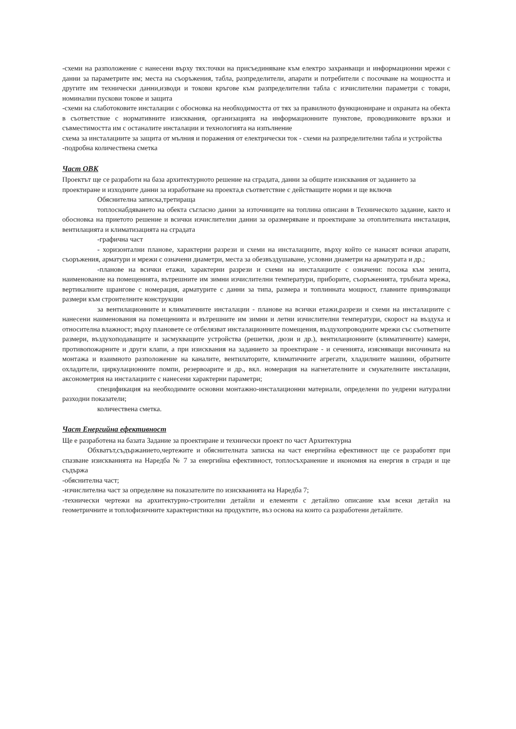-схеми на разположение с нанесени върху тях:точки на присъединяване към електро захранващи и информационни мрежи с данни за параметрите им; места на съоръжения, табла, разпределители, апарати и потребители с посочване на мощността и другите им технически данни,изводи и токови кръгове към разпределителни табла с изчислителни параметри с товари, номинални пускови токове и защита
-схеми на слаботоковите инсталации с обосновка на необходимостта от тях за правилното функциониране и охраната на обекта в съответствие с нормативните изисквания, организацията на информационните пунктове, проводниковите връзки и съвместимостта им с останалите инсталации и технологията на изпълнение
схема за инсталациите за защита от мълния и поражения от електрически ток - схеми на разпределителни табла и устройства
-подробна количествена сметка
Част ОВК
Проектът ще се разработи на база архитектурното решение на сградата, данни за общите изисквания от заданието за проектиране и изходните данни за изработване на проекта,в съответствие с действащите норми и ще включв
Обяснителна записка,третираща
топлоснабдяването на обекта съгласно данни за източниците на топлина описани в Техническото задание, както и обосновка на приетото решение и всички изчислителни данни за оразмеряване и проектиране за отоплителната инсталация, вентилацията и климатизацията на сградата
-графична част
- хоризонтални планове, характерни разрези и схеми на инсталациите, върху който се нанасят всички апарати, съоръжения, арматури и мрежи с означени диаметри, места за обезвъздушаване, условни диаметри на арматурата и др.;
-планове на всички етажи, характерни разрези и схеми на инсталациите с означени: посока към зенита, наименование на помещенията, вътрешните им зимни изчислителни температури, приборите, съоръженията, тръбната мрежа, вертикалните щрангове с номерация, арматурите с данни за типа, размера и топлинната мощност, главните привързващи размери към строителните конструкции
за вентилационните и климатичните инсталации - планове на всички етажи,разрези и схеми на инсталациите с нанесени наименования на помещенията и вътрешните им зимни и летни изчислителни температури, скорост на въздуха и относителна влажност; върху плановете се отбелязват инсталационните помещения, въздухопроводните мрежи със съответните размери, въздухоподаващите и засмукващите устройства (решетки, дюзи и др.), вентилационните (климатичните) камери, противопожарните и други клапи, а при изисквания на заданието за проектиране - и сеченията, изясняващи височината на монтажа и взаимното разположение на каналите, вентилаторите, климатичните агрегати, хладилните машини, обратните охладители, циркулационните помпи, резервоарите и др., вкл. номерация на нагнетателните и смукателните инсталации, аксонометрия на инсталациите с нанесени характерни параметри;
спецификация на необходимите основни монтажно-инсталационни материали, определени по уедрени натурални разходни показатели;
количествена сметка.
Част Енергийна ефективност
Ще е разработена на базата Задание за проектиране и технически проект по част Архитектурна
Обхватът,съдържанието,чертежите и обяснителната записка на част енергийна ефективност ще се разработят при спазване изискванията на Наредба № 7 за енергийна ефективност, топлосъхранение и икономия на енергия в сгради и ще съдържа
-обяснителна част;
-изчислителна част за определяне на показателите по изискванията на Наредба 7;
-технически чертежи на архитектурно-строителни детайли и елементи с детайлно описание към всеки детайл на геометричните и топлофизичните характеристики на продуктите, въз основа на които са разработени детайлите.